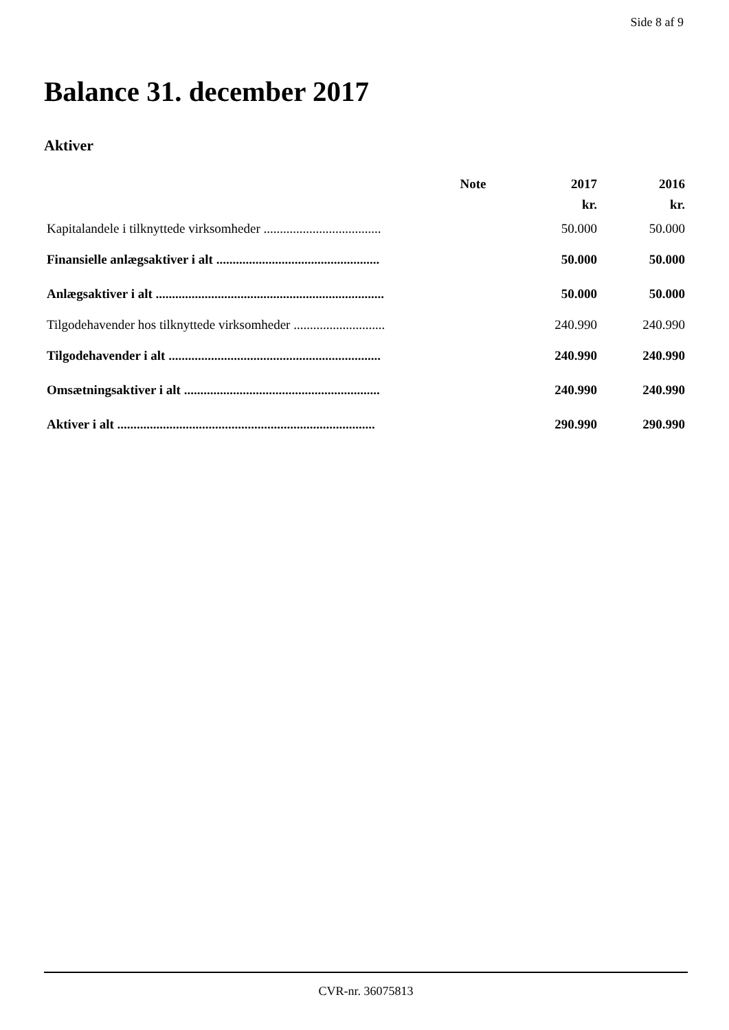Side 8 af 9
Balance 31. december 2017
Aktiver
| | Note | 2017 | 2016 |
| --- | --- | --- | --- |
| | | kr. | kr. |
| Kapitalandele i tilknyttede virksomheder .................................... | | 50.000 | 50.000 |
| Finansielle anlægsaktiver i alt .................................................. | | 50.000 | 50.000 |
| Anlægsaktiver i alt ...................................................................... | | 50.000 | 50.000 |
| Tilgodehavender hos tilknyttede virksomheder ............................ | | 240.990 | 240.990 |
| Tilgodehavender i alt ................................................................. | | 240.990 | 240.990 |
| Omsætningsaktiver i alt ............................................................ | | 240.990 | 240.990 |
| Aktiver i alt ............................................................................... | | 290.990 | 290.990 |
CVR-nr. 36075813